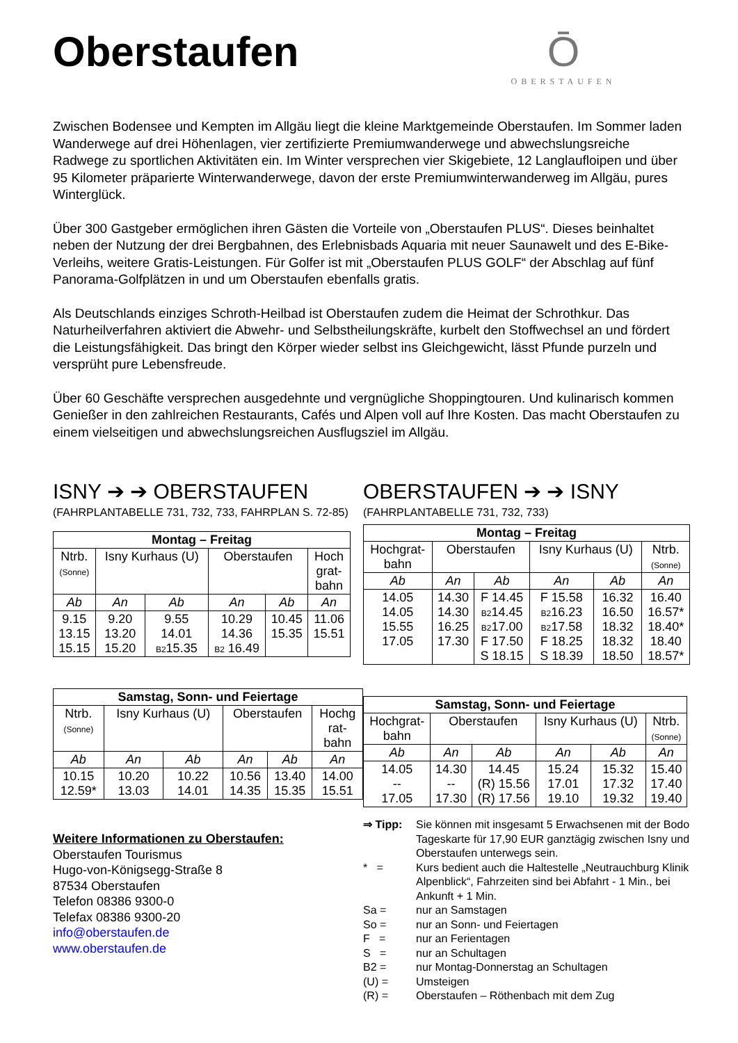Oberstaufen
Ō
OBERSTAUFEN
Zwischen Bodensee und Kempten im Allgäu liegt die kleine Marktgemeinde Oberstaufen. Im Sommer laden Wanderwege auf drei Höhenlagen, vier zertifizierte Premiumwanderwege und abwechslungsreiche Radwege zu sportlichen Aktivitäten ein. Im Winter versprechen vier Skigebiete, 12 Langlaufloipen und über 95 Kilometer präparierte Winterwanderwege, davon der erste Premiumwinterwanderweg im Allgäu, pures Winterglück.
Über 300 Gastgeber ermöglichen ihren Gästen die Vorteile von „Oberstaufen PLUS“. Dieses beinhaltet neben der Nutzung der drei Bergbahnen, des Erlebnisbads Aquaria mit neuer Saunawelt und des E-Bike-Verleihs, weitere Gratis-Leistungen. Für Golfer ist mit „Oberstaufen PLUS GOLF“ der Abschlag auf fünf Panorama-Golfplätzen in und um Oberstaufen ebenfalls gratis.
Als Deutschlands einziges Schroth-Heilbad ist Oberstaufen zudem die Heimat der Schrothkur. Das Naturheilverfahren aktiviert die Abwehr- und Selbstheilungskräfte, kurbelt den Stoffwechsel an und fördert die Leistungsfähigkeit. Das bringt den Körper wieder selbst ins Gleichgewicht, lässt Pfunde purzeln und versprüht pure Lebensfreude.
Über 60 Geschäfte versprechen ausgedehnte und vergnügliche Shoppingtouren. Und kulinarisch kommen Genießer in den zahlreichen Restaurants, Cafés und Alpen voll auf Ihre Kosten. Das macht Oberstaufen zu einem vielseitigen und abwechslungsreichen Ausflugsziel im Allgäu.
ISNY ➔ ➔ OBERSTAUFEN
(FAHRPLANTABELLE 731, 732, 733, FAHRPLAN S. 72-85)
| Montag – Freitag | | | | | |
| --- | --- | --- | --- | --- | --- |
| Ntrb. (Sonne) | Isny Kurhaus (U) | | Oberstaufen | | Hoch grat- bahn |
| Ab | An | Ab | An | Ab | An |
| 9.15 13.15 15.15 | 9.20 13.20 15.20 | 9.55 14.01 B2 15.35 | 10.29 14.36 B2 16.49 | 10.45 15.35 | 11.06 15.51 |
| Samstag, Sonn- und Feiertage | | | | | |
| --- | --- | --- | --- | --- | --- |
| Ntrb. (Sonne) | Isny Kurhaus (U) | | Oberstaufen | | Hochg rat- bahn |
| Ab | An | Ab | An | Ab | An |
| 10.15 12.59* | 10.20 13.03 | 10.22 14.01 | 10.56 14.35 | 13.40 15.35 | 14.00 15.51 |
Weitere Informationen zu Oberstaufen:
Oberstaufen Tourismus
Hugo-von-Königsegg-Straße 8
87534 Oberstaufen
Telefon 08386 9300-0
Telefax 08386 9300-20
info@oberstaufen.de
www.oberstaufen.de
OBERSTAUFEN ➔ ➔ ISNY
(FAHRPLANTABELLE 731, 732, 733)
| Montag – Freitag | | | | | |
| --- | --- | --- | --- | --- | --- |
| Hochgrat- bahn | Oberstaufen | | Isny Kurhaus (U) | | Ntrb. (Sonne) |
| Ab | An | Ab | An | Ab | An |
| 14.05 14.05 15.55 17.05 | 14.30 14.30 16.25 17.30 | F 14.45 B2 14.45 B2 17.00 F 17.50 S 18.15 | F 15.58 B2 16.23 B2 17.58 F 18.25 S 18.39 | 16.32 16.50 18.32 18.32 18.50 | 16.40 16.57* 18.40* 18.40 18.57* |
| Samstag, Sonn- und Feiertage | | | | | |
| --- | --- | --- | --- | --- | --- |
| Hochgrat- bahn | Oberstaufen | | Isny Kurhaus (U) | | Ntrb. (Sonne) |
| Ab | An | Ab | An | Ab | An |
| 14.05 -- 17.05 | 14.30 -- 17.30 | 14.45 (R) 15.56 (R) 17.56 | 15.24 17.01 19.10 | 15.32 17.32 19.32 | 15.40 17.40 19.40 |
⇒ Tipp: Sie können mit insgesamt 5 Erwachsenen mit der Bodo Tageskarte für 17,90 EUR ganztägig zwischen Isny und Oberstaufen unterwegs sein.
* = Kurs bedient auch die Haltestelle „Neutrauchburg Klinik Alpenblick“, Fahrzeiten sind bei Abfahrt - 1 Min., bei Ankunft + 1 Min.
Sa = nur an Samstagen
So = nur an Sonn- und Feiertagen
F = nur an Ferientagen
S = nur an Schultagen
B2 = nur Montag-Donnerstag an Schultagen
(U) = Umsteigen
(R) = Oberstaufen – Röthenbach mit dem Zug